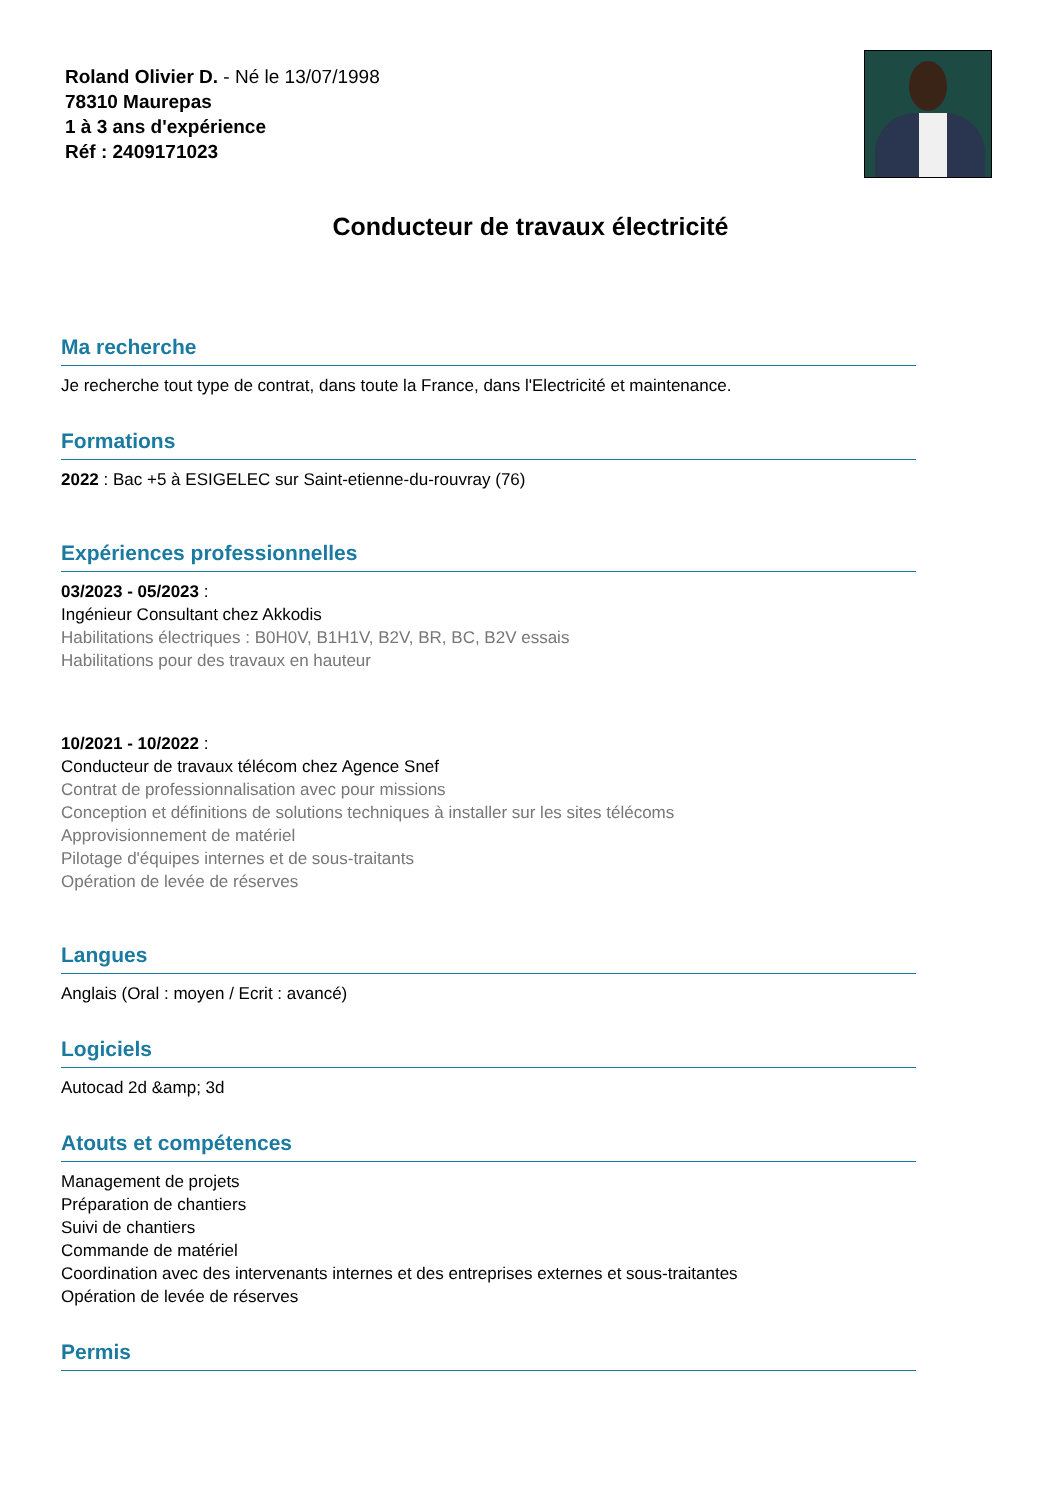Roland Olivier D. - Né le 13/07/1998
78310 Maurepas
1 à 3 ans d'expérience
Réf : 2409171023
Conducteur de travaux électricité
Ma recherche
Je recherche tout type de contrat, dans toute la France, dans l'Electricité et maintenance.
Formations
2022 : Bac +5 à ESIGELEC sur Saint-etienne-du-rouvray (76)
Expériences professionnelles
03/2023 - 05/2023 :
Ingénieur Consultant chez Akkodis
Habilitations électriques : B0H0V, B1H1V, B2V, BR, BC, B2V essais
Habilitations pour des travaux en hauteur
10/2021 - 10/2022 :
Conducteur de travaux télécom chez Agence Snef
Contrat de professionnalisation avec pour missions
Conception et définitions de solutions techniques à installer sur les sites télécoms
Approvisionnement de matériel
Pilotage d'équipes internes et de sous-traitants
Opération de levée de réserves
Langues
Anglais (Oral : moyen / Ecrit : avancé)
Logiciels
Autocad 2d &amp; 3d
Atouts et compétences
Management de projets
Préparation de chantiers
Suivi de chantiers
Commande de matériel
Coordination avec des intervenants internes et des entreprises externes et sous-traitantes
Opération de levée de réserves
Permis